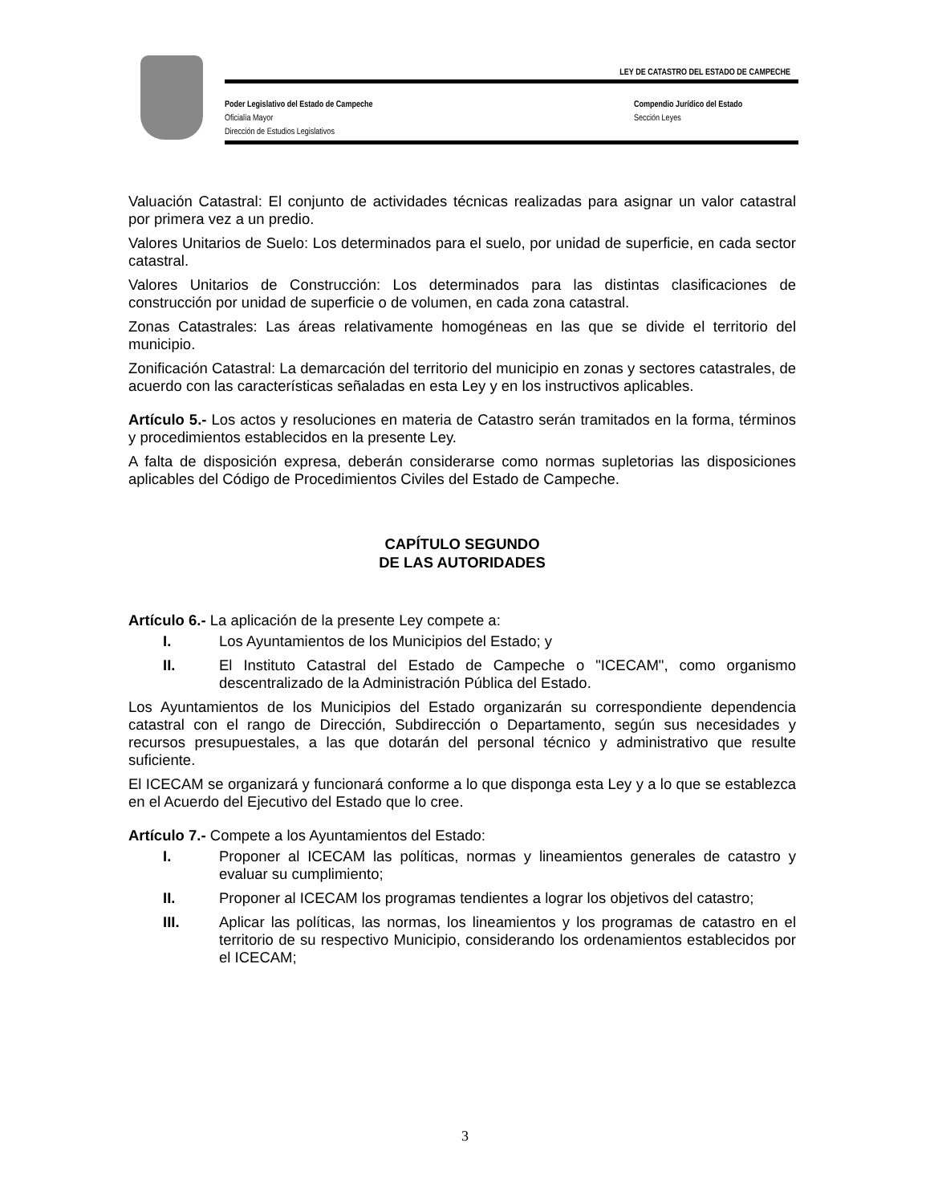LEY DE CATASTRO DEL ESTADO DE CAMPECHE
Poder Legislativo del Estado de Campeche Compendio Jurídico del Estado
Oficialía Mayor Sección Leyes
Dirección de Estudios Legislativos
Valuación Catastral: El conjunto de actividades técnicas realizadas para asignar un valor catastral por primera vez a un predio.
Valores Unitarios de Suelo: Los determinados para el suelo, por unidad de superficie, en cada sector catastral.
Valores Unitarios de Construcción: Los determinados para las distintas clasificaciones de construcción por unidad de superficie o de volumen, en cada zona catastral.
Zonas Catastrales: Las áreas relativamente homogéneas en las que se divide el territorio del municipio.
Zonificación Catastral: La demarcación del territorio del municipio en zonas y sectores catastrales, de acuerdo con las características señaladas en esta Ley y en los instructivos aplicables.
Artículo 5.- Los actos y resoluciones en materia de Catastro serán tramitados en la forma, términos y procedimientos establecidos en la presente Ley.
A falta de disposición expresa, deberán considerarse como normas supletorias las disposiciones aplicables del Código de Procedimientos Civiles del Estado de Campeche.
CAPÍTULO SEGUNDO
DE LAS AUTORIDADES
Artículo 6.- La aplicación de la presente Ley compete a:
I. Los Ayuntamientos de los Municipios del Estado; y
II. El Instituto Catastral del Estado de Campeche o "ICECAM", como organismo descentralizado de la Administración Pública del Estado.
Los Ayuntamientos de los Municipios del Estado organizarán su correspondiente dependencia catastral con el rango de Dirección, Subdirección o Departamento, según sus necesidades y recursos presupuestales, a las que dotarán del personal técnico y administrativo que resulte suficiente.
El ICECAM se organizará y funcionará conforme a lo que disponga esta Ley y a lo que se establezca en el Acuerdo del Ejecutivo del Estado que lo cree.
Artículo 7.- Compete a los Ayuntamientos del Estado:
I. Proponer al ICECAM las políticas, normas y lineamientos generales de catastro y evaluar su cumplimiento;
II. Proponer al ICECAM los programas tendientes a lograr los objetivos del catastro;
III. Aplicar las políticas, las normas, los lineamientos y los programas de catastro en el territorio de su respectivo Municipio, considerando los ordenamientos establecidos por el ICECAM;
3